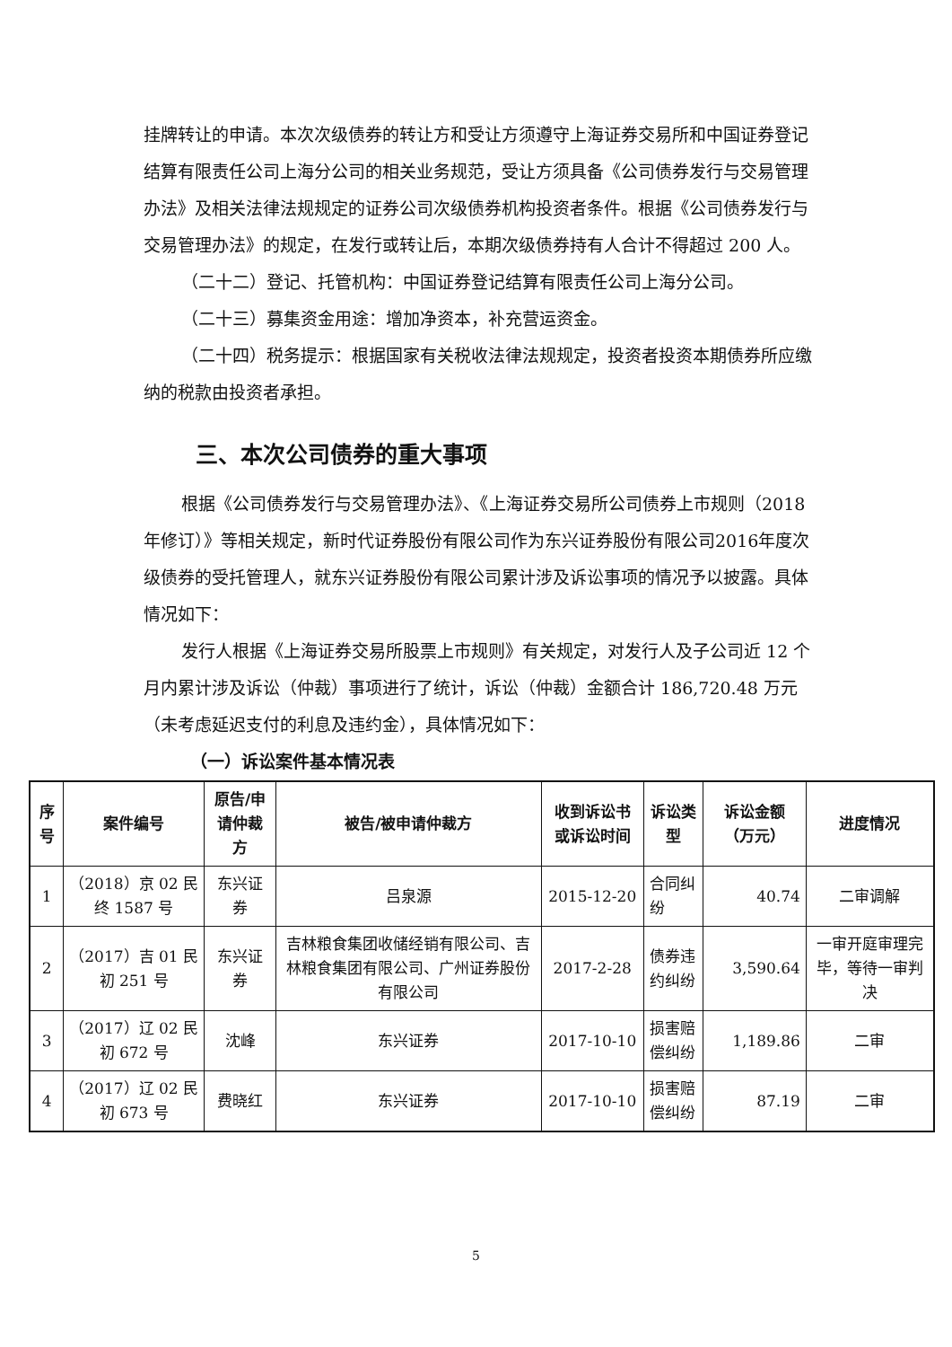挂牌转让的申请。本次次级债券的转让方和受让方须遵守上海证券交易所和中国证券登记结算有限责任公司上海分公司的相关业务规范，受让方须具备《公司债券发行与交易管理办法》及相关法律法规规定的证券公司次级债券机构投资者条件。根据《公司债券发行与交易管理办法》的规定，在发行或转让后，本期次级债券持有人合计不得超过 200 人。
（二十二）登记、托管机构：中国证券登记结算有限责任公司上海分公司。
（二十三）募集资金用途：增加净资本，补充营运资金。
（二十四）税务提示：根据国家有关税收法律法规规定，投资者投资本期债券所应缴纳的税款由投资者承担。
三、本次公司债券的重大事项
根据《公司债券发行与交易管理办法》、《上海证券交易所公司债券上市规则（2018年修订）》等相关规定，新时代证券股份有限公司作为东兴证券股份有限公司2016年度次级债券的受托管理人，就东兴证券股份有限公司累计涉及诉讼事项的情况予以披露。具体情况如下：
发行人根据《上海证券交易所股票上市规则》有关规定，对发行人及子公司近 12 个月内累计涉及诉讼（仲裁）事项进行了统计，诉讼（仲裁）金额合计 186,720.48 万元（未考虑延迟支付的利息及违约金），具体情况如下：
（一）诉讼案件基本情况表
| 序号 | 案件编号 | 原告/申请仲裁方 | 被告/被申请仲裁方 | 收到诉讼书或诉讼时间 | 诉讼类型 | 诉讼金额（万元） | 进度情况 |
| --- | --- | --- | --- | --- | --- | --- | --- |
| 1 | （2018）京 02 民终 1587 号 | 东兴证券 | 吕泉源 | 2015-12-20 | 合同纠纷 | 40.74 | 二审调解 |
| 2 | （2017）吉 01 民初 251 号 | 东兴证券 | 吉林粮食集团收储经销有限公司、吉林粮食集团有限公司、广州证券股份有限公司 | 2017-2-28 | 债券违约纠纷 | 3,590.64 | 一审开庭审理完毕，等待一审判决 |
| 3 | （2017）辽 02 民初 672 号 | 沈峰 | 东兴证券 | 2017-10-10 | 损害赔偿纠纷 | 1,189.86 | 二审 |
| 4 | （2017）辽 02 民初 673 号 | 费晓红 | 东兴证券 | 2017-10-10 | 损害赔偿纠纷 | 87.19 | 二审 |
5